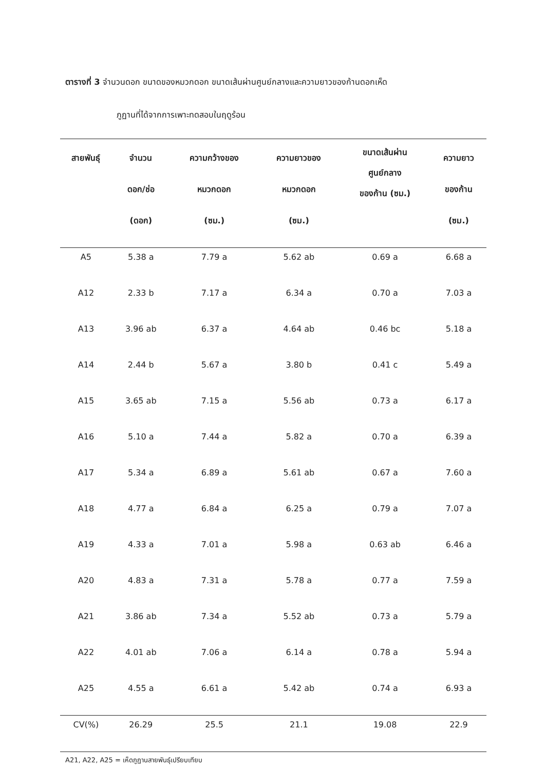ตารางที่ 3 จำนวนดอก ขนาดของหมวกดอก ขนาดเส้นผ่านศูนย์กลางและความยาวของก้านดอกเห็ด
ภูฏานที่ได้จากการเพาะทดสอบในฤดูร้อน
| สายพันธุ์ | จำนวน ดอก/ช่อ (ดอก) | ความกว้างของ หมวกดอก (ซม.) | ความยาวของ หมวกดอก (ซม.) | ขนาดเส้นผ่าน ศูนย์กลาง ของก้าน (ซม.) | ความยาว ของก้าน (ซม.) |
| --- | --- | --- | --- | --- | --- |
| A5 | 5.38 a | 7.79 a | 5.62 ab | 0.69 a | 6.68 a |
| A12 | 2.33 b | 7.17 a | 6.34 a | 0.70 a | 7.03 a |
| A13 | 3.96 ab | 6.37 a | 4.64 ab | 0.46 bc | 5.18 a |
| A14 | 2.44 b | 5.67 a | 3.80 b | 0.41 c | 5.49 a |
| A15 | 3.65 ab | 7.15 a | 5.56 ab | 0.73 a | 6.17 a |
| A16 | 5.10 a | 7.44 a | 5.82 a | 0.70 a | 6.39 a |
| A17 | 5.34 a | 6.89 a | 5.61 ab | 0.67 a | 7.60 a |
| A18 | 4.77 a | 6.84 a | 6.25 a | 0.79 a | 7.07 a |
| A19 | 4.33 a | 7.01 a | 5.98 a | 0.63 ab | 6.46 a |
| A20 | 4.83 a | 7.31 a | 5.78 a | 0.77 a | 7.59 a |
| A21 | 3.86 ab | 7.34 a | 5.52 ab | 0.73 a | 5.79 a |
| A22 | 4.01 ab | 7.06 a | 6.14 a | 0.78 a | 5.94 a |
| A25 | 4.55 a | 6.61 a | 5.42 ab | 0.74 a | 6.93 a |
| CV(%) | 26.29 | 25.5 | 21.1 | 19.08 | 22.9 |
A21, A22, A25 = เห็ดภูฏานสายพันธุ์เปรียบเทียบ